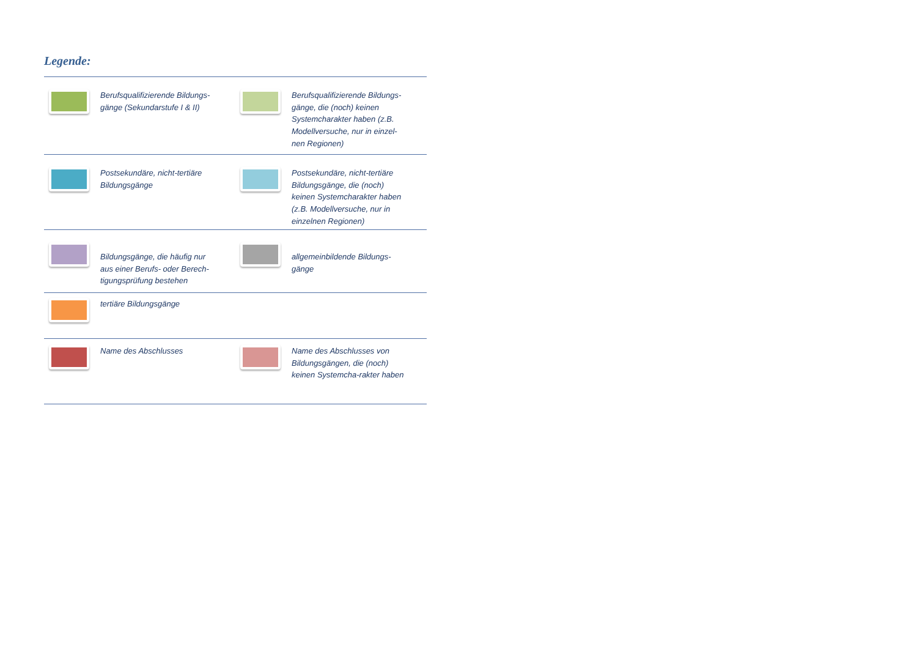Legende:
Berufsqualifizierende Bildungs-gänge (Sekundarstufe I & II)
Berufsqualifizierende Bildungs-gänge, die (noch) keinen Systemcharakter haben (z.B. Modellversuche, nur in einzel-nen Regionen)
Postsekundäre, nicht-tertiäre Bildungsgänge
Postsekundäre, nicht-tertiäre Bildungsgänge, die (noch) keinen Systemcharakter haben (z.B. Modellversuche, nur in einzelnen Regionen)
Bildungsgänge, die häufig nur aus einer Berufs- oder Berech-tigungsprüfung bestehen
allgemeinbildende Bildungs-gänge
tertiäre Bildungsgänge
Name des Abschlusses Name des Abschlusses von Bildungsgängen, die (noch) keinen Systemcha-rakter haben